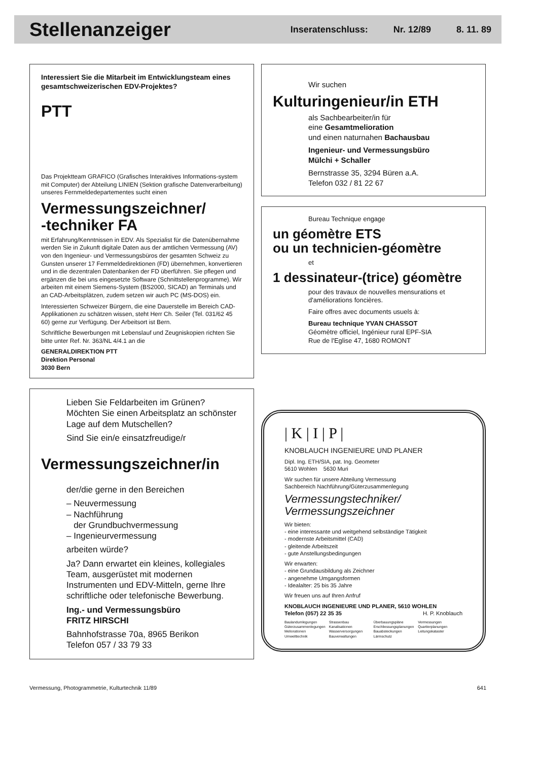Stellenanzeiger
Inseratenschluss: Nr. 12/89 8. 11. 89
Interessiert Sie die Mitarbeit im Entwicklungsteam eines gesamtschweizerischen EDV-Projektes?
PTT
Das Projektteam GRAFICO (Grafisches Interaktives Informations-system mit Computer) der Abteilung LINIEN (Sektion grafische Datenverarbeitung) unseres Fernmeldedepartementes sucht einen
Vermessungszeichner/
-techniker FA
mit Erfahrung/Kenntnissen in EDV. Als Spezialist für die Datenübernahme werden Sie in Zukunft digitale Daten aus der amtlichen Vermessung (AV) von den Ingenieur- und Vermessungsbüros der gesamten Schweiz zu Gunsten unserer 17 Fernmeldedirektionen (FD) übernehmen, konvertieren und in die dezentralen Datenbanken der FD überführen. Sie pflegen und ergänzen die bei uns eingesetzte Software (Schnittstellenprogramme). Wir arbeiten mit einem Siemens-System (BS2000, SICAD) an Terminals und an CAD-Arbeitsplätzen, zudem setzen wir auch PC (MS-DOS) ein.
Interessierten Schweizer Bürgern, die eine Dauerstelle im Bereich CAD-Applikationen zu schätzen wissen, steht Herr Ch. Seiler (Tel. 031/62 45 60) gerne zur Verfügung. Der Arbeitsort ist Bern.
Schriftliche Bewerbungen mit Lebenslauf und Zeugniskopien richten Sie bitte unter Ref. Nr. 363/NL 4/4.1 an die
GENERALDIREKTION PTT
Direktion Personal
3030 Bern
Lieben Sie Feldarbeiten im Grünen?
Möchten Sie einen Arbeitsplatz an schönster Lage auf dem Mutschellen?
Sind Sie ein/e einsatzfreudige/r
Vermessungszeichner/in
der/die gerne in den Bereichen
– Neuvermessung
– Nachführung
der Grundbuchvermessung
– Ingenieurvermessung
arbeiten würde?
Ja? Dann erwartet ein kleines, kollegiales Team, ausgerüstet mit modernen Instrumenten und EDV-Mitteln, gerne Ihre schriftliche oder telefonische Bewerbung.
Ing.- und Vermessungsbüro
FRITZ HIRSCHI
Bahnhofstrasse 70a, 8965 Berikon
Telefon 057 / 33 79 33
Wir suchen
Kulturingenieur/in ETH
als Sachbearbeiter/in für
eine Gesamtmelioration
und einen naturnahen Bachausbau
Ingenieur- und Vermessungsbüro
Mülchi + Schaller
Bernstrasse 35, 3294 Büren a.A.
Telefon 032 / 81 22 67
Bureau Technique engage
un géomètre ETS
ou un technicien-géomètre
et
1 dessinateur-(trice) géomètre
pour des travaux de nouvelles mensurations et d'améliorations foncières.
Faire offres avec documents usuels à:
Bureau technique YVAN CHASSOT
Géomètre officiel, Ingénieur rural EPF-SIA
Rue de l'Eglise 47, 1680 ROMONT
| K | I | P |
KNOBLAUCH INGENIEURE UND PLANER
Dipl. Ing. ETH/SIA, pat. Ing. Geometer
5610 Wohlen 5630 Muri
Wir suchen für unsere Abteilung Vermessung
Sachbereich Nachführung/Güterzusammenlegung
Vermessungstechniker/
Vermessungszeichner
Wir bieten:
- eine interessante und weitgehend selbständige Tätigkeit
- modernste Arbeitsmittel (CAD)
- gleitende Arbeitszeit
- gute Anstellungsbedingungen
Wir erwarten:
- eine Grundausbildung als Zeichner
- angenehme Umgangsformen
- Idealalter: 25 bis 35 Jahre
Wir freuen uns auf Ihren Anfruf
KNOBLAUCH INGENIEURE UND PLANER, 5610 WOHLEN
Telefon (057) 22 35 35 H. P. Knoblauch
Baulandumlegungen
Güterzusammenlegungen
Meliorationen
Umwelttechnik
Strassenbau
Kanalisationen
Wasserversorgungen
Bauverwaltungen
Überbauungspläne
Erschliessungsplanungen
Bauabsteckungen
Lärmschutz
Vermessungen
Quartierplanungen
Leitungskataster
Vermessung, Photogrammetrie, Kulturtechnik 11/89 641